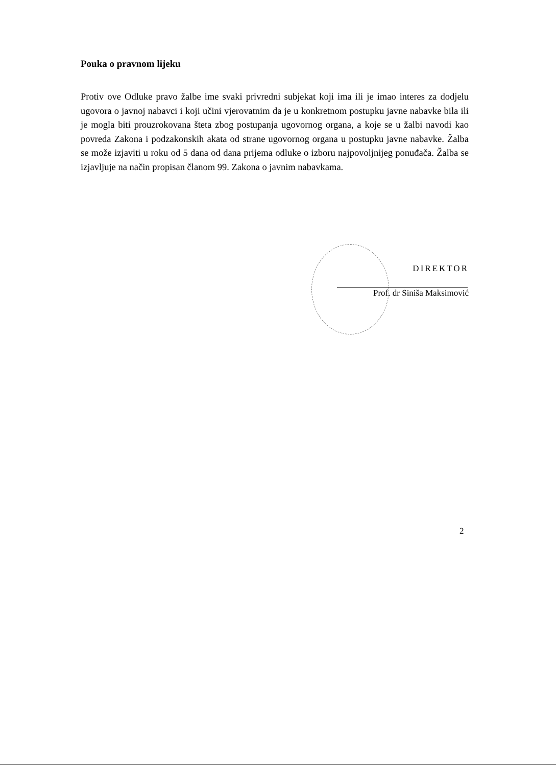Pouka o pravnom lijeku
Protiv ove Odluke pravo žalbe ime svaki privredni subjekat koji ima ili je imao interes za dodjelu ugovora o javnoj nabavci i koji učini vjerovatnim da je u konkretnom postupku javne nabavke bila ili je mogla biti prouzrokovana šteta zbog postupanja ugovornog organa, a koje se u žalbi navodi kao povreda Zakona i podzakonskih akata od strane ugovornog organa u postupku javne nabavke. Žalba se može izjaviti u roku od 5 dana od dana prijema odluke o izboru najpovoljnijeg ponuđača. Žalba se izjavljuje na način propisan članom 99. Zakona o javnim nabavkama.
DIREKTOR
Prof. dr Siniša Maksimović
2